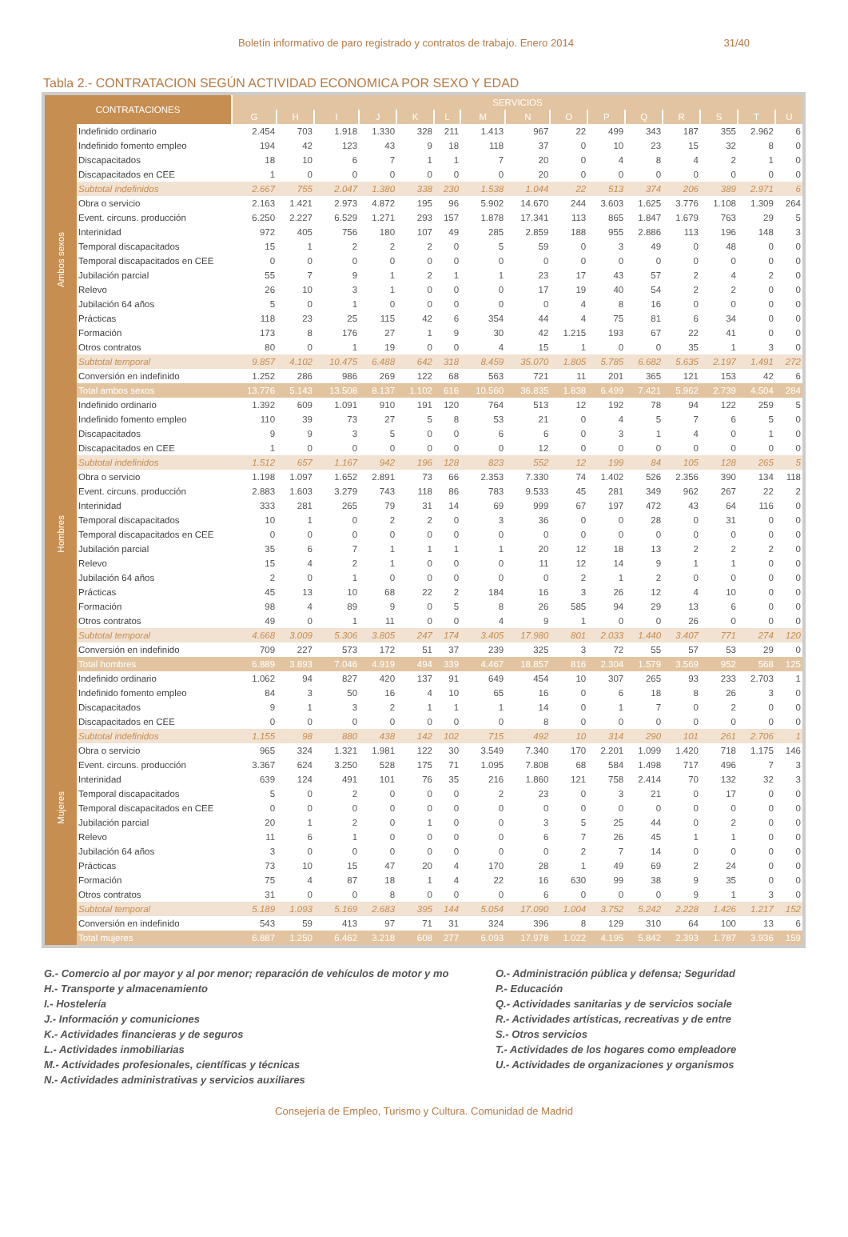Boletín informativo de paro registrado y contratos de trabajo. Enero 2014 31/40
Tabla 2.- CONTRATACION SEGÚN ACTIVIDAD ECONOMICA POR SEXO Y EDAD
| CONTRATACIONES | | SERVICIOS | | | | | | | | | | | | | | |
| --- | --- | --- | --- | --- | --- | --- | --- | --- | --- | --- | --- | --- | --- | --- | --- | --- |
| | | G | H | I | J | K | L | M | N | O | P | Q | R | S | T | U |
| Ambos sexos | Indefinido ordinario | 2.454 | 703 | 1.918 | 1.330 | 328 | 211 | 1.413 | 967 | 22 | 499 | 343 | 187 | 355 | 2.962 | 6 |
| | Indefinido fomento empleo | 194 | 42 | 123 | 43 | 9 | 18 | 118 | 37 | 0 | 10 | 23 | 15 | 32 | 8 | 0 |
| | Discapacitados | 18 | 10 | 6 | 7 | 1 | 1 | 7 | 20 | 0 | 4 | 8 | 4 | 2 | 1 | 0 |
| | Discapacitados en CEE | 1 | 0 | 0 | 0 | 0 | 0 | 0 | 20 | 0 | 0 | 0 | 0 | 0 | 0 | 0 |
| | Subtotal indefinidos | 2.667 | 755 | 2.047 | 1.380 | 338 | 230 | 1.538 | 1.044 | 22 | 513 | 374 | 206 | 389 | 2.971 | 6 |
| | Obra o servicio | 2.163 | 1.421 | 2.973 | 4.872 | 195 | 96 | 5.902 | 14.670 | 244 | 3.603 | 1.625 | 3.776 | 1.108 | 1.309 | 264 |
| | Event. circuns. producción | 6.250 | 2.227 | 6.529 | 1.271 | 293 | 157 | 1.878 | 17.341 | 113 | 865 | 1.847 | 1.679 | 763 | 29 | 5 |
| | Interinidad | 972 | 405 | 756 | 180 | 107 | 49 | 285 | 2.859 | 188 | 955 | 2.886 | 113 | 196 | 148 | 3 |
| | Temporal discapacitados | 15 | 1 | 2 | 2 | 2 | 0 | 5 | 59 | 0 | 3 | 49 | 0 | 48 | 0 | 0 |
| | Temporal discapacitados en CEE | 0 | 0 | 0 | 0 | 0 | 0 | 0 | 0 | 0 | 0 | 0 | 0 | 0 | 0 | 0 |
| | Jubilación parcial | 55 | 7 | 9 | 1 | 2 | 1 | 1 | 23 | 17 | 43 | 57 | 2 | 4 | 2 | 0 |
| | Relevo | 26 | 10 | 3 | 1 | 0 | 0 | 0 | 17 | 19 | 40 | 54 | 2 | 2 | 0 | 0 |
| | Jubilación 64 años | 5 | 0 | 1 | 0 | 0 | 0 | 0 | 0 | 4 | 8 | 16 | 0 | 0 | 0 | 0 |
| | Prácticas | 118 | 23 | 25 | 115 | 42 | 6 | 354 | 44 | 4 | 75 | 81 | 6 | 34 | 0 | 0 |
| | Formación | 173 | 8 | 176 | 27 | 1 | 9 | 30 | 42 | 1.215 | 193 | 67 | 22 | 41 | 0 | 0 |
| | Otros contratos | 80 | 0 | 1 | 19 | 0 | 0 | 4 | 15 | 1 | 0 | 0 | 35 | 1 | 3 | 0 |
| | Subtotal temporal | 9.857 | 4.102 | 10.475 | 6.488 | 642 | 318 | 8.459 | 35.070 | 1.805 | 5.785 | 6.682 | 5.635 | 2.197 | 1.491 | 272 |
| | Conversión en indefinido | 1.252 | 286 | 986 | 269 | 122 | 68 | 563 | 721 | 11 | 201 | 365 | 121 | 153 | 42 | 6 |
| | Total ambos sexos | 13.776 | 5.143 | 13.508 | 8.137 | 1.102 | 616 | 10.560 | 36.835 | 1.838 | 6.499 | 7.421 | 5.962 | 2.739 | 4.504 | 284 |
| Hombres | Indefinido ordinario | 1.392 | 609 | 1.091 | 910 | 191 | 120 | 764 | 513 | 12 | 192 | 78 | 94 | 122 | 259 | 5 |
| | Indefinido fomento empleo | 110 | 39 | 73 | 27 | 5 | 8 | 53 | 21 | 0 | 4 | 5 | 7 | 6 | 5 | 0 |
| | Discapacitados | 9 | 9 | 3 | 5 | 0 | 0 | 6 | 6 | 0 | 3 | 1 | 4 | 0 | 1 | 0 |
| | Discapacitados en CEE | 1 | 0 | 0 | 0 | 0 | 0 | 0 | 12 | 0 | 0 | 0 | 0 | 0 | 0 | 0 |
| | Subtotal indefinidos | 1.512 | 657 | 1.167 | 942 | 196 | 128 | 823 | 552 | 12 | 199 | 84 | 105 | 128 | 265 | 5 |
| | Obra o servicio | 1.198 | 1.097 | 1.652 | 2.891 | 73 | 66 | 2.353 | 7.330 | 74 | 1.402 | 526 | 2.356 | 390 | 134 | 118 |
| | Event. circuns. producción | 2.883 | 1.603 | 3.279 | 743 | 118 | 86 | 783 | 9.533 | 45 | 281 | 349 | 962 | 267 | 22 | 2 |
| | Interinidad | 333 | 281 | 265 | 79 | 31 | 14 | 69 | 999 | 67 | 197 | 472 | 43 | 64 | 116 | 0 |
| | Temporal discapacitados | 10 | 1 | 0 | 2 | 2 | 0 | 3 | 36 | 0 | 0 | 28 | 0 | 31 | 0 | 0 |
| | Temporal discapacitados en CEE | 0 | 0 | 0 | 0 | 0 | 0 | 0 | 0 | 0 | 0 | 0 | 0 | 0 | 0 | 0 |
| | Jubilación parcial | 35 | 6 | 7 | 1 | 1 | 1 | 1 | 20 | 12 | 18 | 13 | 2 | 2 | 2 | 0 |
| | Relevo | 15 | 4 | 2 | 1 | 0 | 0 | 0 | 11 | 12 | 14 | 9 | 1 | 1 | 0 | 0 |
| | Jubilación 64 años | 2 | 0 | 1 | 0 | 0 | 0 | 0 | 0 | 2 | 1 | 2 | 0 | 0 | 0 | 0 |
| | Prácticas | 45 | 13 | 10 | 68 | 22 | 2 | 184 | 16 | 3 | 26 | 12 | 4 | 10 | 0 | 0 |
| | Formación | 98 | 4 | 89 | 9 | 0 | 5 | 8 | 26 | 585 | 94 | 29 | 13 | 6 | 0 | 0 |
| | Otros contratos | 49 | 0 | 1 | 11 | 0 | 0 | 4 | 9 | 1 | 0 | 0 | 26 | 0 | 0 | 0 |
| | Subtotal temporal | 4.668 | 3.009 | 5.306 | 3.805 | 247 | 174 | 3.405 | 17.980 | 801 | 2.033 | 1.440 | 3.407 | 771 | 274 | 120 |
| | Conversión en indefinido | 709 | 227 | 573 | 172 | 51 | 37 | 239 | 325 | 3 | 72 | 55 | 57 | 53 | 29 | 0 |
| | Total hombres | 6.889 | 3.893 | 7.046 | 4.919 | 494 | 339 | 4.467 | 18.857 | 816 | 2.304 | 1.579 | 3.569 | 952 | 568 | 125 |
| Mujeres | Indefinido ordinario | 1.062 | 94 | 827 | 420 | 137 | 91 | 649 | 454 | 10 | 307 | 265 | 93 | 233 | 2.703 | 1 |
| | Indefinido fomento empleo | 84 | 3 | 50 | 16 | 4 | 10 | 65 | 16 | 0 | 6 | 18 | 8 | 26 | 3 | 0 |
| | Discapacitados | 9 | 1 | 3 | 2 | 1 | 1 | 1 | 14 | 0 | 1 | 7 | 0 | 2 | 0 | 0 |
| | Discapacitados en CEE | 0 | 0 | 0 | 0 | 0 | 0 | 0 | 8 | 0 | 0 | 0 | 0 | 0 | 0 | 0 |
| | Subtotal indefinidos | 1.155 | 98 | 880 | 438 | 142 | 102 | 715 | 492 | 10 | 314 | 290 | 101 | 261 | 2.706 | 1 |
| | Obra o servicio | 965 | 324 | 1.321 | 1.981 | 122 | 30 | 3.549 | 7.340 | 170 | 2.201 | 1.099 | 1.420 | 718 | 1.175 | 146 |
| | Event. circuns. producción | 3.367 | 624 | 3.250 | 528 | 175 | 71 | 1.095 | 7.808 | 68 | 584 | 1.498 | 717 | 496 | 7 | 3 |
| | Interinidad | 639 | 124 | 491 | 101 | 76 | 35 | 216 | 1.860 | 121 | 758 | 2.414 | 70 | 132 | 32 | 3 |
| | Temporal discapacitados | 5 | 0 | 2 | 0 | 0 | 0 | 2 | 23 | 0 | 3 | 21 | 0 | 17 | 0 | 0 |
| | Temporal discapacitados en CEE | 0 | 0 | 0 | 0 | 0 | 0 | 0 | 0 | 0 | 0 | 0 | 0 | 0 | 0 | 0 |
| | Jubilación parcial | 20 | 1 | 2 | 0 | 1 | 0 | 0 | 3 | 5 | 25 | 44 | 0 | 2 | 0 | 0 |
| | Relevo | 11 | 6 | 1 | 0 | 0 | 0 | 0 | 6 | 7 | 26 | 45 | 1 | 1 | 0 | 0 |
| | Jubilación 64 años | 3 | 0 | 0 | 0 | 0 | 0 | 0 | 0 | 2 | 7 | 14 | 0 | 0 | 0 | 0 |
| | Prácticas | 73 | 10 | 15 | 47 | 20 | 4 | 170 | 28 | 1 | 49 | 69 | 2 | 24 | 0 | 0 |
| | Formación | 75 | 4 | 87 | 18 | 1 | 4 | 22 | 16 | 630 | 99 | 38 | 9 | 35 | 0 | 0 |
| | Otros contratos | 31 | 0 | 0 | 8 | 0 | 0 | 0 | 6 | 0 | 0 | 0 | 9 | 1 | 3 | 0 |
| | Subtotal temporal | 5.189 | 1.093 | 5.169 | 2.683 | 395 | 144 | 5.054 | 17.090 | 1.004 | 3.752 | 5.242 | 2.228 | 1.426 | 1.217 | 152 |
| | Conversión en indefinido | 543 | 59 | 413 | 97 | 71 | 31 | 324 | 396 | 8 | 129 | 310 | 64 | 100 | 13 | 6 |
| | Total mujeres | 6.887 | 1.250 | 6.462 | 3.218 | 608 | 277 | 6.093 | 17.978 | 1.022 | 4.195 | 5.842 | 2.393 | 1.787 | 3.936 | 159 |
G.- Comercio al por mayor y al por menor; reparación de vehículos de motor y mo
H.- Transporte y almacenamiento
I.- Hostelería
J.- Información y comuniciones
K.- Actividades financieras y de seguros
L.- Actividades inmobiliarias
M.- Actividades profesionales, científicas y técnicas
N.- Actividades administrativas y servicios auxiliares
O.- Administración pública y defensa; Seguridad
P.- Educación
Q.- Actividades sanitarias y de servicios sociale
R.- Actividades artísticas, recreativas y de entre
S.- Otros servicios
T.- Actividades de los hogares como empleadore
U.- Actividades de organizaciones y organismos
Consejería de Empleo, Turismo y Cultura. Comunidad de Madrid